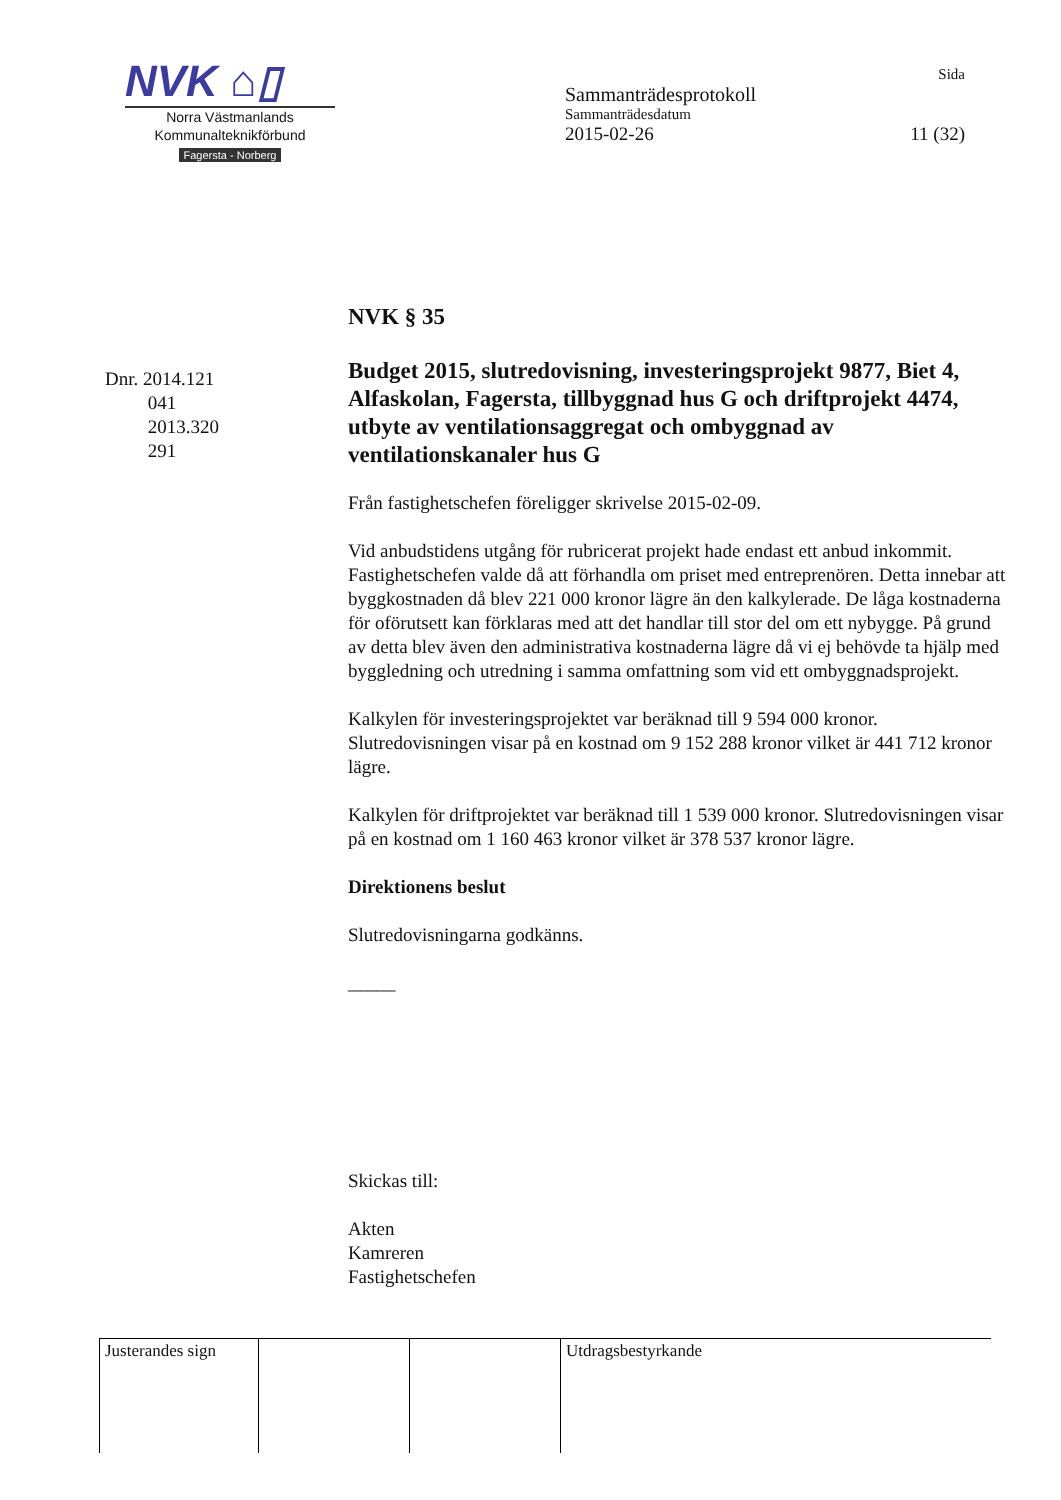NVK ⌂▯
Norra Västmanlands
Kommunalteknikförbund
Fagersta - Norberg
Sida
Sammanträdesprotokoll
Sammanträdesdatum
2015-02-26 11 (32)
Dnr. 2014.121
041
2013.320
291
NVK § 35
Budget 2015, slutredovisning, investeringsprojekt 9877, Biet 4, Alfaskolan, Fagersta, tillbyggnad hus G och driftprojekt 4474, utbyte av ventilationsaggregat och ombyggnad av ventilationskanaler hus G
Från fastighetschefen föreligger skrivelse 2015-02-09.
Vid anbudstidens utgång för rubricerat projekt hade endast ett anbud inkommit. Fastighetschefen valde då att förhandla om priset med entreprenören. Detta innebar att byggkostnaden då blev 221 000 kronor lägre än den kalkylerade. De låga kostnaderna för oförutsett kan förklaras med att det handlar till stor del om ett nybygge. På grund av detta blev även den administrativa kostnaderna lägre då vi ej behövde ta hjälp med byggledning och utredning i samma omfattning som vid ett ombyggnadsprojekt.
Kalkylen för investeringsprojektet var beräknad till 9 594 000 kronor. Slutredovisningen visar på en kostnad om 9 152 288 kronor vilket är 441 712 kronor lägre.
Kalkylen för driftprojektet var beräknad till 1 539 000 kronor. Slutredovisningen visar på en kostnad om 1 160 463 kronor vilket är 378 537 kronor lägre.
Direktionens beslut
Slutredovisningarna godkänns.
_____
Skickas till:
Akten
Kamreren
Fastighetschefen
| Justerandes sign | | | Utdragsbestyrkande |